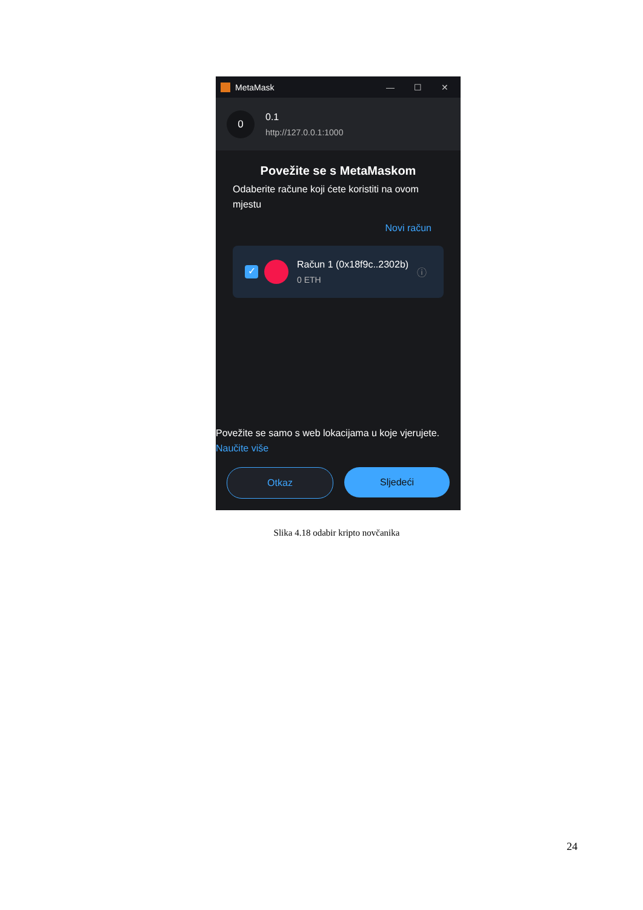MetaMask — ☐ ✕
0
0.1
http://127.0.0.1:1000
Povežite se s MetaMaskom
Odaberite račune koji ćete koristiti na ovom mjestu
Novi račun
✓
Račun 1 (0x18f9c..2302b)
0 ETH
ⓘ
Povežite se samo s web lokacijama u koje vjerujete.
Naučite više
Otkaz Sljedeći
Slika 4.18 odabir kripto novčanika
24